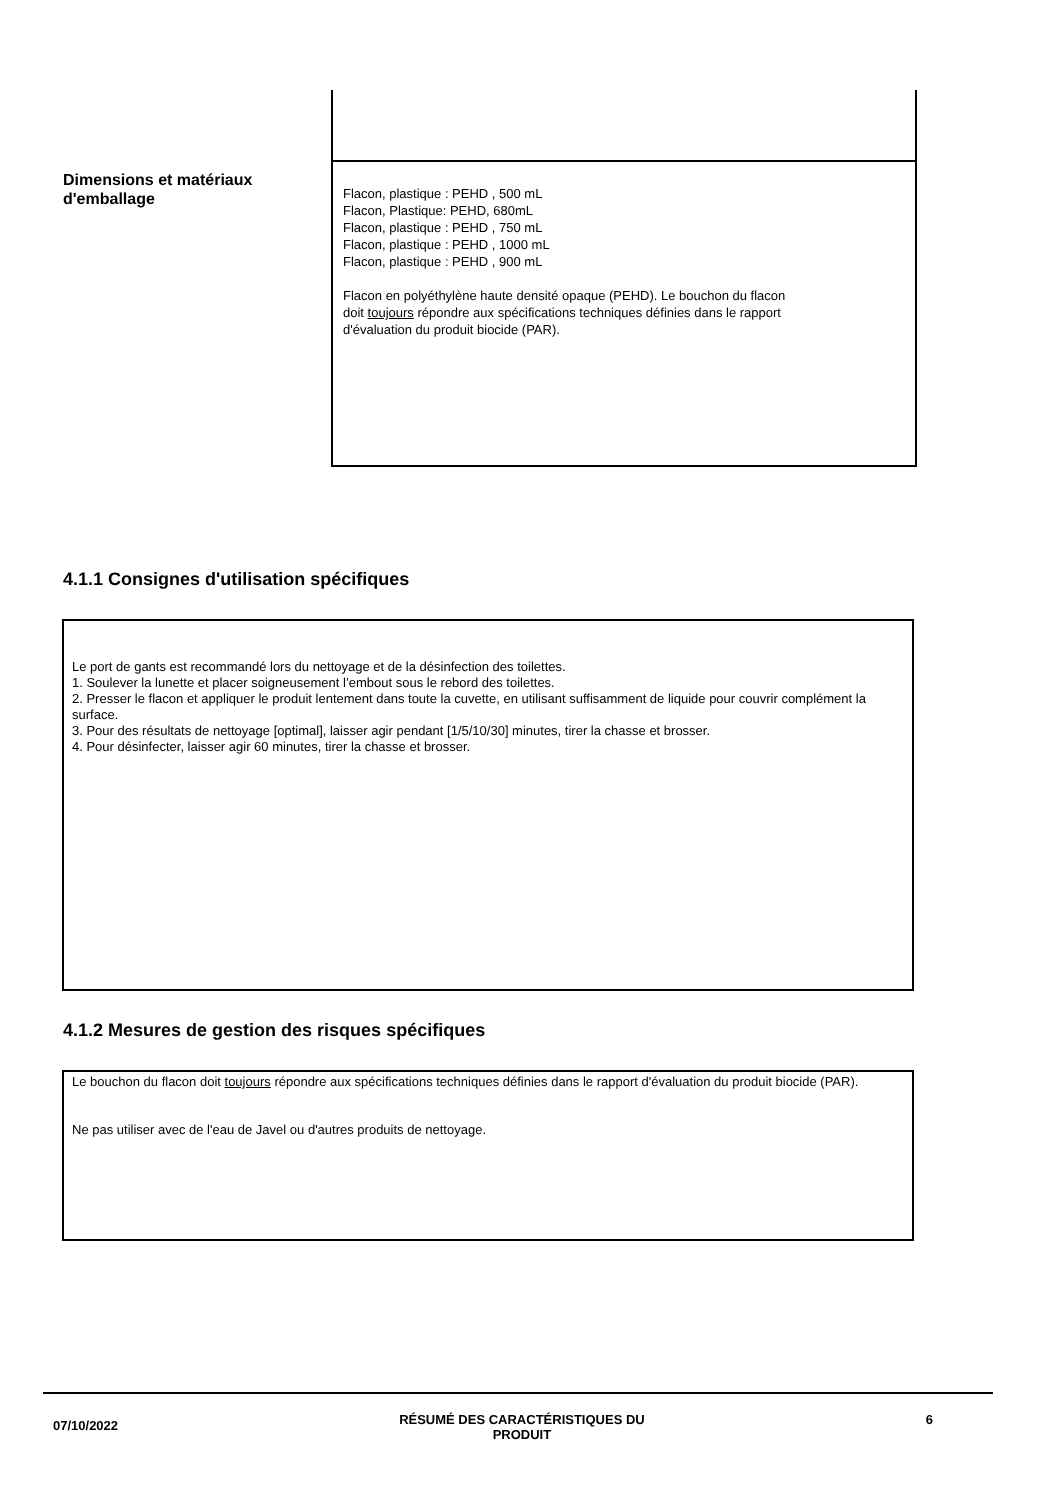Dimensions et matériaux d'emballage
Flacon, plastique : PEHD , 500 mL
Flacon, Plastique: PEHD, 680mL
Flacon, plastique : PEHD , 750 mL
Flacon, plastique : PEHD , 1000 mL
Flacon, plastique : PEHD , 900 mL
Flacon en polyéthylène haute densité opaque (PEHD). Le bouchon du flacon
doit toujours répondre aux spécifications techniques définies dans le rapport
d'évaluation du produit biocide (PAR).
4.1.1 Consignes d'utilisation spécifiques
Le port de gants est recommandé lors du nettoyage et de la désinfection des toilettes.
1. Soulever la lunette et placer soigneusement l’embout sous le rebord des toilettes.
2. Presser le flacon et appliquer le produit lentement dans toute la cuvette, en utilisant suffisamment de liquide pour couvrir complément la surface.
3. Pour des résultats de nettoyage [optimal], laisser agir pendant [1/5/10/30] minutes, tirer la chasse et brosser.
4. Pour désinfecter, laisser agir 60 minutes, tirer la chasse et brosser.
4.1.2 Mesures de gestion des risques spécifiques
Le bouchon du flacon doit toujours répondre aux spécifications techniques définies dans le rapport d'évaluation du produit biocide (PAR).
Ne pas utiliser avec de l'eau de Javel ou d'autres produits de nettoyage.
07/10/2022 RÉSUMÉ DES CARACTÉRISTIQUES DU
PRODUIT 6